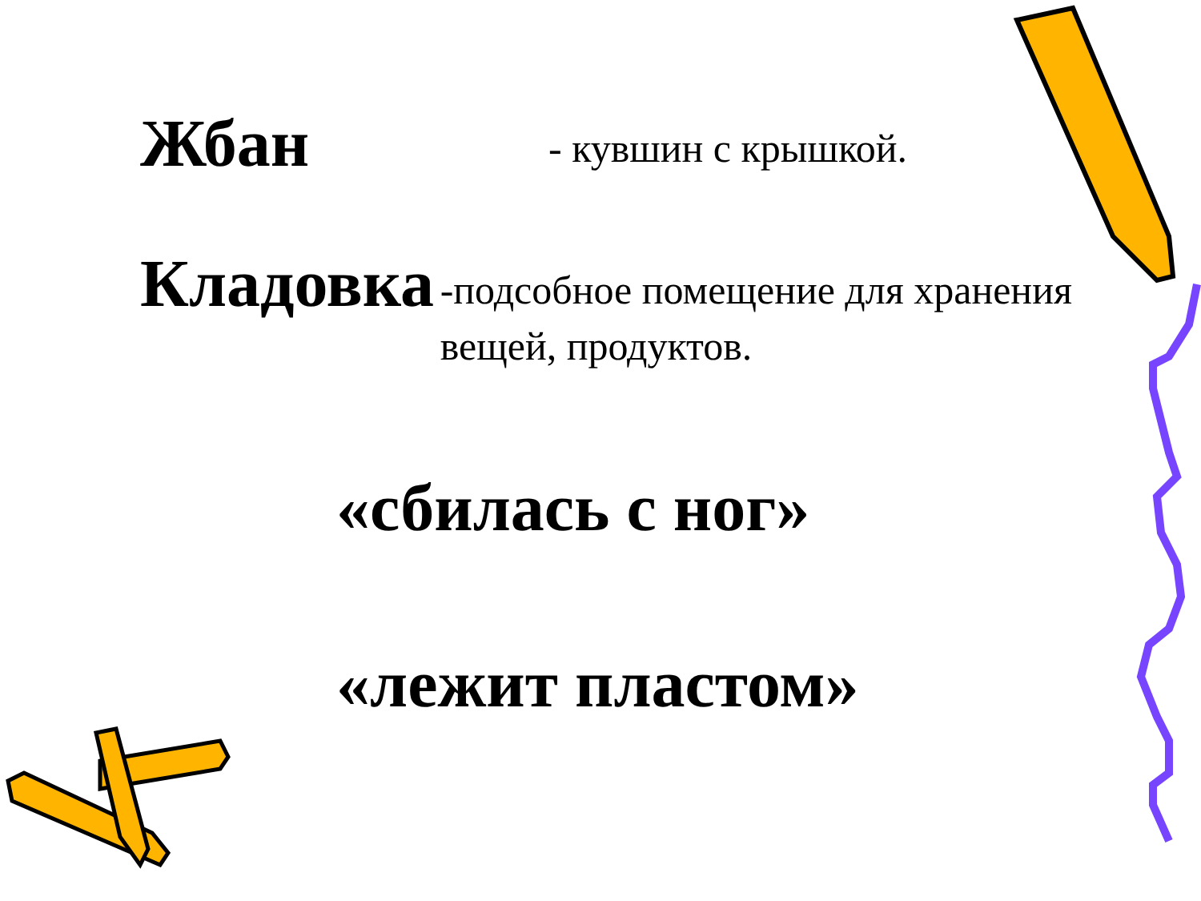Жбан
- кувшин с крышкой.
Кладовка
-подсобное помещение для хранения вещей, продуктов.
«сбилась с ног»
«лежит пластом»